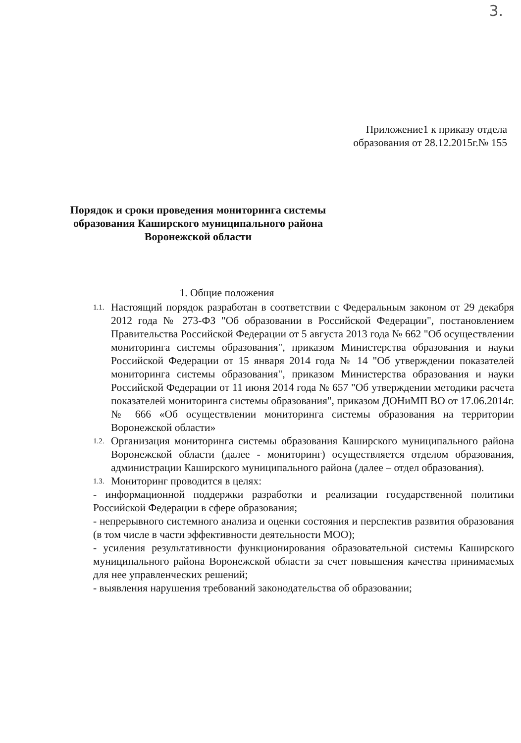3.
Приложение1 к приказу отдела образования от 28.12.2015г.№ 155
Порядок и сроки проведения мониторинга системы
образования Каширского муниципального района
Воронежской области
1. Общие положения
1.1. Настоящий порядок разработан в соответствии с Федеральным законом от 29 декабря 2012 года № 273-ФЗ "Об образовании в Российской Федерации", постановлением Правительства Российской Федерации от 5 августа 2013 года № 662 "Об осуществлении мониторинга системы образования", приказом Министерства образования и науки Российской Федерации от 15 января 2014 года № 14 "Об утверждении показателей мониторинга системы образования", приказом Министерства образования и науки Российской Федерации от 11 июня 2014 года № 657 "Об утверждении методики расчета показателей мониторинга системы образования", приказом ДОНиМП ВО от 17.06.2014г. № 666 «Об осуществлении мониторинга системы образования на территории Воронежской области»
1.2. Организация мониторинга системы образования Каширского муниципального района Воронежской области (далее - мониторинг) осуществляется отделом образования, администрации Каширского муниципального района (далее – отдел образования).
1.3. Мониторинг проводится в целях:
- информационной поддержки разработки и реализации государственной политики Российской Федерации в сфере образования;
- непрерывного системного анализа и оценки состояния и перспектив развития образования (в том числе в части эффективности деятельности МОО);
- усиления результативности функционирования образовательной системы Каширского муниципального района Воронежской области за счет повышения качества принимаемых для нее управленческих решений;
- выявления нарушения требований законодательства об образовании;